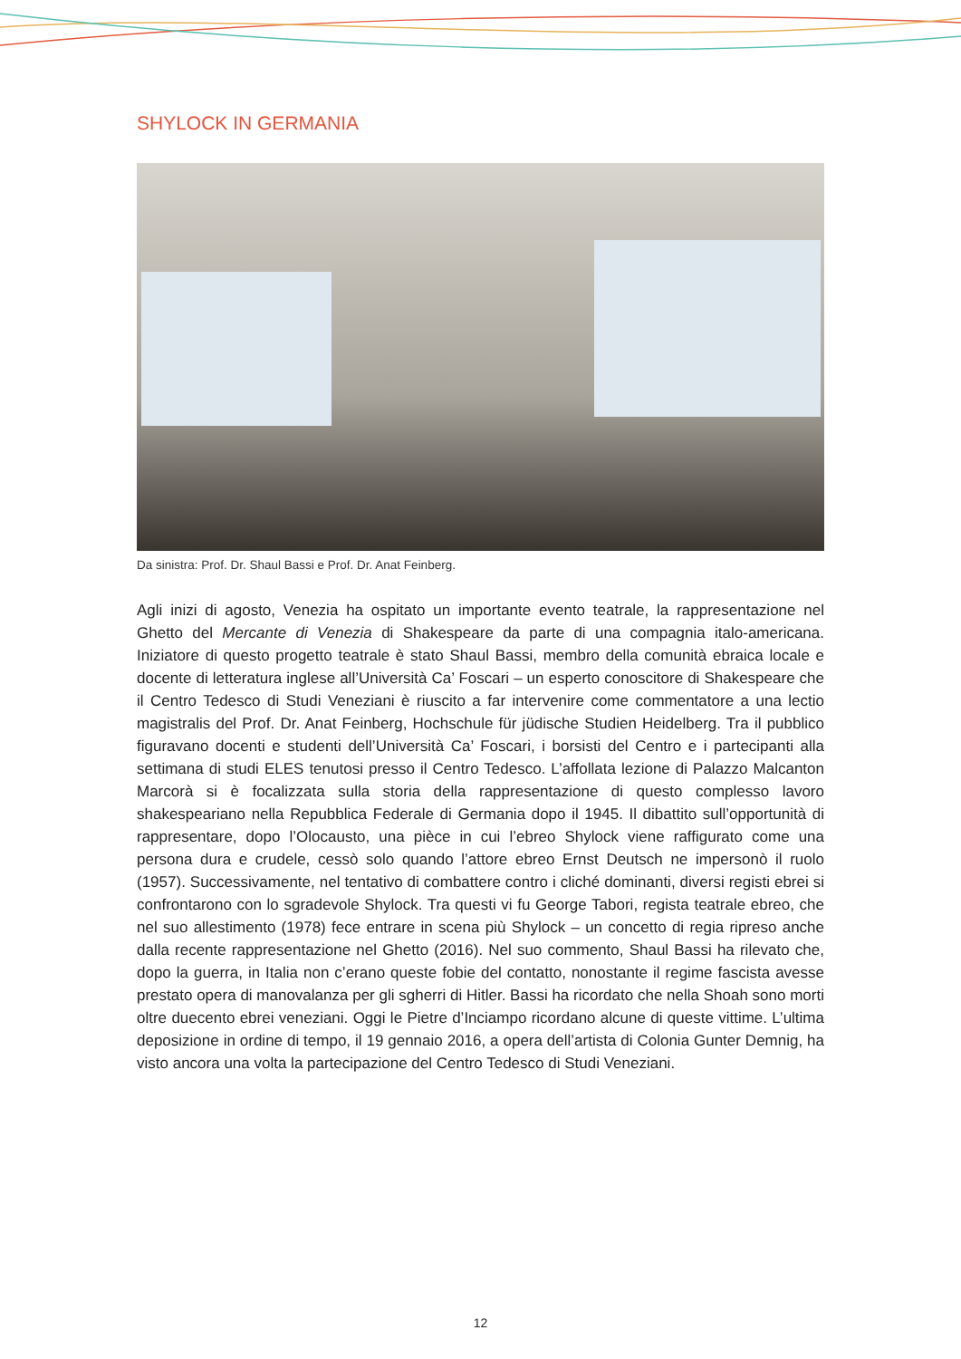SHYLOCK IN GERMANIA
Da sinistra: Prof. Dr. Shaul Bassi e Prof. Dr. Anat Feinberg.
Agli inizi di agosto, Venezia ha ospitato un importante evento teatrale, la rappresentazione nel Ghetto del Mercante di Venezia di Shakespeare da parte di una compagnia italo-americana. Iniziatore di questo progetto teatrale è stato Shaul Bassi, membro della comunità ebraica locale e docente di letteratura inglese all’Università Ca’ Foscari – un esperto conoscitore di Shakespeare che il Centro Tedesco di Studi Veneziani è riuscito a far intervenire come commentatore a una lectio magistralis del Prof. Dr. Anat Feinberg, Hochschule für jüdische Studien Heidelberg. Tra il pubblico figuravano docenti e studenti dell’Università Ca’ Foscari, i borsisti del Centro e i partecipanti alla settimana di studi ELES tenutosi presso il Centro Tedesco. L’affollata lezione di Palazzo Malcanton Marcorà si è focalizzata sulla storia della rappresentazione di questo complesso lavoro shakespeariano nella Repubblica Federale di Germania dopo il 1945. Il dibattito sull’opportunità di rappresentare, dopo l’Olocausto, una pièce in cui l’ebreo Shylock viene raffigurato come una persona dura e crudele, cessò solo quando l’attore ebreo Ernst Deutsch ne impersonò il ruolo (1957). Successivamente, nel tentativo di combattere contro i cliché dominanti, diversi registi ebrei si confrontarono con lo sgradevole Shylock. Tra questi vi fu George Tabori, regista teatrale ebreo, che nel suo allestimento (1978) fece entrare in scena più Shylock – un concetto di regia ripreso anche dalla recente rappresentazione nel Ghetto (2016). Nel suo commento, Shaul Bassi ha rilevato che, dopo la guerra, in Italia non c’erano queste fobie del contatto, nonostante il regime fascista avesse prestato opera di manovalanza per gli sgherri di Hitler. Bassi ha ricordato che nella Shoah sono morti oltre duecento ebrei veneziani. Oggi le Pietre d’Inciampo ricordano alcune di queste vittime. L’ultima deposizione in ordine di tempo, il 19 gennaio 2016, a opera dell’artista di Colonia Gunter Demnig, ha visto ancora una volta la partecipazione del Centro Tedesco di Studi Veneziani.
12